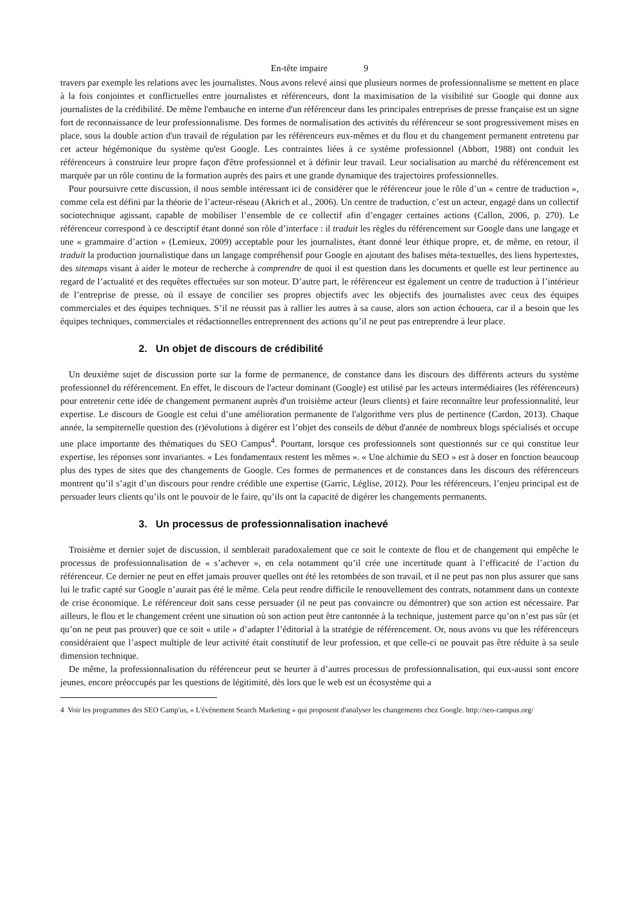En-tête impaire 9
travers par exemple les relations avec les journalistes. Nous avons relevé ainsi que plusieurs normes de professionnalisme se mettent en place à la fois conjointes et conflictuelles entre journalistes et référenceurs, dont la maximisation de la visibilité sur Google qui donne aux journalistes de la crédibilité. De même l'embauche en interne d'un référenceur dans les principales entreprises de presse française est un signe fort de reconnaissance de leur professionnalisme. Des formes de normalisation des activités du référenceur se sont progressivement mises en place, sous la double action d'un travail de régulation par les référenceurs eux-mêmes et du flou et du changement permanent entretenu par cet acteur hégémonique du système qu'est Google. Les contraintes liées à ce système professionnel (Abbott, 1988) ont conduit les référenceurs à construire leur propre façon d'être professionnel et à définir leur travail. Leur socialisation au marché du référencement est marquée par un rôle continu de la formation auprès des pairs et une grande dynamique des trajectoires professionnelles.
Pour poursuivre cette discussion, il nous semble intéressant ici de considérer que le référenceur joue le rôle d’un « centre de traduction », comme cela est défini par la théorie de l’acteur-réseau (Akrich et al., 2006). Un centre de traduction, c’est un acteur, engagé dans un collectif sociotechnique agissant, capable de mobiliser l’ensemble de ce collectif afin d’engager certaines actions (Callon, 2006, p. 270). Le référenceur correspond à ce descriptif étant donné son rôle d’interface : il traduit les règles du référencement sur Google dans une langage et une « grammaire d’action » (Lemieux, 2009) acceptable pour les journalistes, étant donné leur éthique propre, et, de même, en retour, il traduit la production journalistique dans un langage compréhensif pour Google en ajoutant des balises méta-textuelles, des liens hypertextes, des sitemaps visant à aider le moteur de recherche à comprendre de quoi il est question dans les documents et quelle est leur pertinence au regard de l’actualité et des requêtes effectuées sur son moteur. D’autre part, le référenceur est également un centre de traduction à l’intérieur de l’entreprise de presse, où il essaye de concilier ses propres objectifs avec les objectifs des journalistes avec ceux des équipes commerciales et des équipes techniques. S’il ne réussit pas à rallier les autres à sa cause, alors son action échouera, car il a besoin que les équipes techniques, commerciales et rédactionnelles entreprennent des actions qu’il ne peut pas entreprendre à leur place.
2. Un objet de discours de crédibilité
Un deuxième sujet de discussion porte sur la forme de permanence, de constance dans les discours des différents acteurs du système professionnel du référencement. En effet, le discours de l'acteur dominant (Google) est utilisé par les acteurs intermédiaires (les référenceurs) pour entretenir cette idée de changement permanent auprès d'un troisième acteur (leurs clients) et faire reconnaître leur professionnalité, leur expertise. Le discours de Google est celui d’une amélioration permanente de l'algorithme vers plus de pertinence (Cardon, 2013). Chaque année, la sempiternelle question des (r)évolutions à digérer est l’objet des conseils de début d'année de nombreux blogs spécialisés et occupe une place importante des thématiques du SEO Campus<sup>4</sup>. Pourtant, lorsque ces professionnels sont questionnés sur ce qui constitue leur expertise, les réponses sont invariantes. « Les fondamentaux restent les mêmes ». « Une alchimie du SEO » est à doser en fonction beaucoup plus des types de sites que des changements de Google. Ces formes de permanences et de constances dans les discours des référenceurs montrent qu’il s’agit d’un discours pour rendre crédible une expertise (Garric, Léglise, 2012). Pour les référenceurs, l’enjeu principal est de persuader leurs clients qu’ils ont le pouvoir de le faire, qu’ils ont la capacité de digérer les changements permanents.
3. Un processus de professionnalisation inachevé
Troisième et dernier sujet de discussion, il semblerait paradoxalement que ce soit le contexte de flou et de changement qui empêche le processus de professionnalisation de « s’achever », en cela notamment qu’il crée une incertitude quant à l’efficacité de l’action du référenceur. Ce dernier ne peut en effet jamais prouver quelles ont été les retombées de son travail, et il ne peut pas non plus assurer que sans lui le trafic capté sur Google n’aurait pas été le même. Cela peut rendre difficile le renouvellement des contrats, notamment dans un contexte de crise économique. Le référenceur doit sans cesse persuader (il ne peut pas convaincre ou démontrer) que son action est nécessaire. Par ailleurs, le flou et le changement créent une situation où son action peut être cantonnée à la technique, justement parce qu’on n’est pas sûr (et qu’on ne peut pas prouver) que ce soit « utile » d’adapter l’éditorial à la stratégie de référencement. Or, nous avons vu que les référenceurs considéraient que l’aspect multiple de leur activité était constitutif de leur profession, et que celle-ci ne pouvait pas être réduite à sa seule dimension technique.
De même, la professionnalisation du référenceur peut se heurter à d’autres processus de professionnalisation, qui eux-aussi sont encore jeunes, encore préoccupés par les questions de légitimité, dès lors que le web est un écosystème qui a
4 Voir les programmes des SEO Camp'us, « L'événement Search Marketing » qui proposent d'analyser les changements chez Google. http://seo-campus.org/